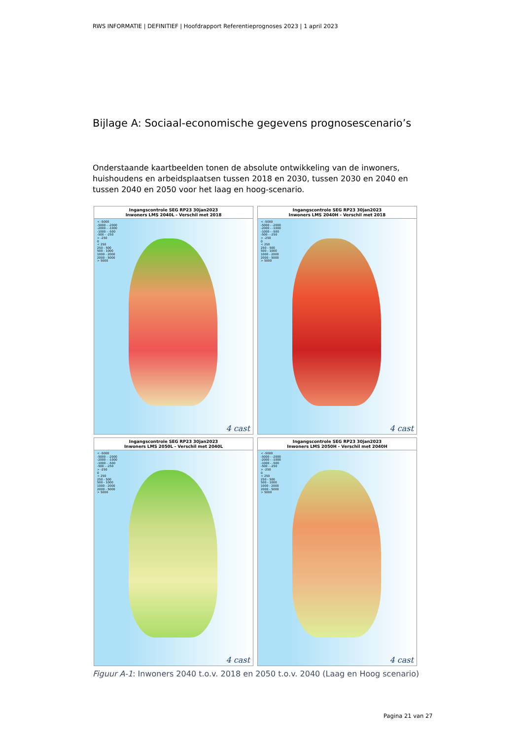RWS INFORMATIE | DEFINITIEF | Hoofdrapport Referentieprognoses 2023 | 1 april 2023
Bijlage A: Sociaal-economische gegevens prognosescenario’s
Onderstaande kaartbeelden tonen de absolute ontwikkeling van de inwoners, huishoudens en arbeidsplaatsen tussen 2018 en 2030, tussen 2030 en 2040 en tussen 2040 en 2050 voor het laag en hoog-scenario.
Ingangscontrole SEG RP23 30jan2023
Inwoners LMS 2040L - Verschil met 2018
< -5000
-5000 - -2000
-2000 - -1000
-1000 - -500
-500 - -250
> -250
0
< 250
250 - 500
500 - 1000
1000 - 2000
2000 - 5000
> 5000
4 cast
Ingangscontrole SEG RP23 30jan2023
Inwoners LMS 2040H - Verschil met 2018
< -5000
-5000 - -2000
-2000 - -1000
-1000 - -500
-500 - -250
> -250
0
< 250
250 - 500
500 - 1000
1000 - 2000
2000 - 5000
> 5000
4 cast
Ingangscontrole SEG RP23 30jan2023
Inwoners LMS 2050L - Verschil met 2040L
< -5000
-5000 - -2000
-2000 - -1000
-1000 - -500
-500 - -250
> -250
0
< 250
250 - 500
500 - 1000
1000 - 2000
2000 - 5000
> 5000
4 cast
Ingangscontrole SEG RP23 30jan2023
Inwoners LMS 2050H - Verschil met 2040H
< -5000
-5000 - -2000
-2000 - -1000
-1000 - -500
-500 - -250
> -250
0
< 250
250 - 500
500 - 1000
1000 - 2000
2000 - 5000
> 5000
4 cast
Figuur A-1: Inwoners 2040 t.o.v. 2018 en 2050 t.o.v. 2040 (Laag en Hoog scenario)
Pagina 21 van 27